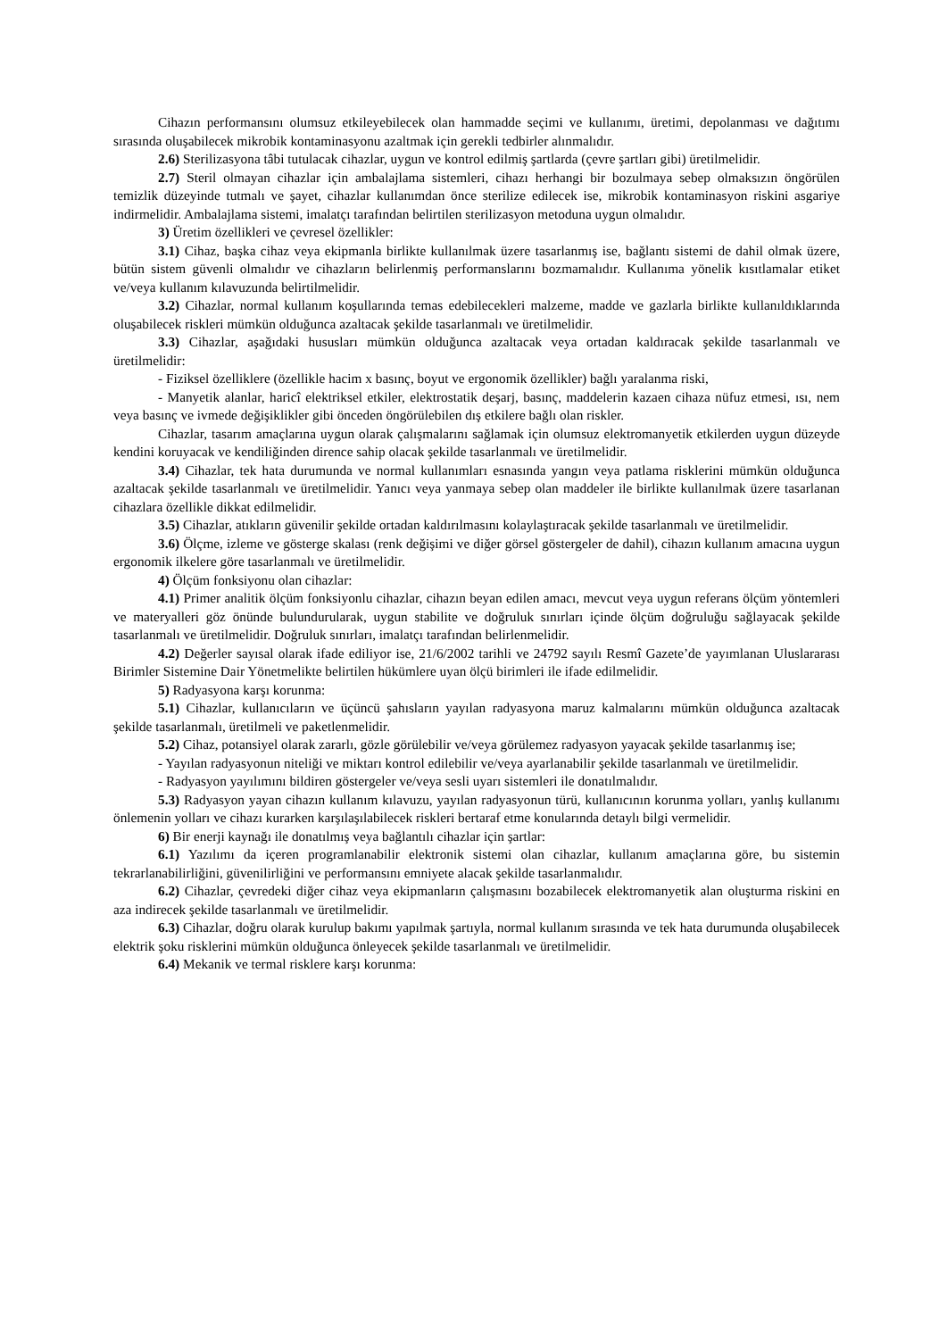Cihazın performansını olumsuz etkileyebilecek olan hammadde seçimi ve kullanımı, üretimi, depolanması ve dağıtımı sırasında oluşabilecek mikrobik kontaminasyonu azaltmak için gerekli tedbirler alınmalıdır.
2.6) Sterilizasyona tâbi tutulacak cihazlar, uygun ve kontrol edilmiş şartlarda (çevre şartları gibi) üretilmelidir.
2.7) Steril olmayan cihazlar için ambalajlama sistemleri, cihazı herhangi bir bozulmaya sebep olmaksızın öngörülen temizlik düzeyinde tutmalı ve şayet, cihazlar kullanımdan önce sterilize edilecek ise, mikrobik kontaminasyon riskini asgariye indirmelidir. Ambalajlama sistemi, imalatçı tarafından belirtilen sterilizasyon metoduna uygun olmalıdır.
3) Üretim özellikleri ve çevresel özellikler:
3.1) Cihaz, başka cihaz veya ekipmanla birlikte kullanılmak üzere tasarlanmış ise, bağlantı sistemi de dahil olmak üzere, bütün sistem güvenli olmalıdır ve cihazların belirlenmiş performanslarını bozmamalıdır. Kullanıma yönelik kısıtlamalar etiket ve/veya kullanım kılavuzunda belirtilmelidir.
3.2) Cihazlar, normal kullanım koşullarında temas edebilecekleri malzeme, madde ve gazlarla birlikte kullanıldıklarında oluşabilecek riskleri mümkün olduğunca azaltacak şekilde tasarlanmalı ve üretilmelidir.
3.3) Cihazlar, aşağıdaki hususları mümkün olduğunca azaltacak veya ortadan kaldıracak şekilde tasarlanmalı ve üretilmelidir:
- Fiziksel özelliklere (özellikle hacim x basınç, boyut ve ergonomik özellikler) bağlı yaralanma riski,
- Manyetik alanlar, haricî elektriksel etkiler, elektrostatik deşarj, basınç, maddelerin kazaen cihaza nüfuz etmesi, ısı, nem veya basınç ve ivmede değişiklikler gibi önceden öngörülebilen dış etkilere bağlı olan riskler.
Cihazlar, tasarım amaçlarına uygun olarak çalışmalarını sağlamak için olumsuz elektromanyetik etkilerden uygun düzeyde kendini koruyacak ve kendiliğinden dirence sahip olacak şekilde tasarlanmalı ve üretilmelidir.
3.4) Cihazlar, tek hata durumunda ve normal kullanımları esnasında yangın veya patlama risklerini mümkün olduğunca azaltacak şekilde tasarlanmalı ve üretilmelidir. Yanıcı veya yanmaya sebep olan maddeler ile birlikte kullanılmak üzere tasarlanan cihazlara özellikle dikkat edilmelidir.
3.5) Cihazlar, atıkların güvenilir şekilde ortadan kaldırılmasını kolaylaştıracak şekilde tasarlanmalı ve üretilmelidir.
3.6) Ölçme, izleme ve gösterge skalası (renk değişimi ve diğer görsel göstergeler de dahil), cihazın kullanım amacına uygun ergonomik ilkelere göre tasarlanmalı ve üretilmelidir.
4) Ölçüm fonksiyonu olan cihazlar:
4.1) Primer analitik ölçüm fonksiyonlu cihazlar, cihazın beyan edilen amacı, mevcut veya uygun referans ölçüm yöntemleri ve materyalleri göz önünde bulundurularak, uygun stabilite ve doğruluk sınırları içinde ölçüm doğruluğu sağlayacak şekilde tasarlanmalı ve üretilmelidir. Doğruluk sınırları, imalatçı tarafından belirlenmelidir.
4.2) Değerler sayısal olarak ifade ediliyor ise, 21/6/2002 tarihli ve 24792 sayılı Resmî Gazete’de yayımlanan Uluslararası Birimler Sistemine Dair Yönetmelikte belirtilen hükümlere uyan ölçü birimleri ile ifade edilmelidir.
5) Radyasyona karşı korunma:
5.1) Cihazlar, kullanıcıların ve üçüncü şahısların yayılan radyasyona maruz kalmalarını mümkün olduğunca azaltacak şekilde tasarlanmalı, üretilmeli ve paketlenmelidir.
5.2) Cihaz, potansiyel olarak zararlı, gözle görülebilir ve/veya görülemez radyasyon yayacak şekilde tasarlanmış ise;
- Yayılan radyasyonun niteliği ve miktarı kontrol edilebilir ve/veya ayarlanabilir şekilde tasarlanmalı ve üretilmelidir.
- Radyasyon yayılımını bildiren göstergeler ve/veya sesli uyarı sistemleri ile donatılmalıdır.
5.3) Radyasyon yayan cihazın kullanım kılavuzu, yayılan radyasyonun türü, kullanıcının korunma yolları, yanlış kullanımı önlemenin yolları ve cihazı kurarken karşılaşılabilecek riskleri bertaraf etme konularında detaylı bilgi vermelidir.
6) Bir enerji kaynağı ile donatılmış veya bağlantılı cihazlar için şartlar:
6.1) Yazılımı da içeren programlanabilir elektronik sistemi olan cihazlar, kullanım amaçlarına göre, bu sistemin tekrarlanabilirliğini, güvenilirliğini ve performansını emniyete alacak şekilde tasarlanmalıdır.
6.2) Cihazlar, çevredeki diğer cihaz veya ekipmanların çalışmasını bozabilecek elektromanyetik alan oluşturma riskini en aza indirecek şekilde tasarlanmalı ve üretilmelidir.
6.3) Cihazlar, doğru olarak kurulup bakımı yapılmak şartıyla, normal kullanım sırasında ve tek hata durumunda oluşabilecek elektrik şoku risklerini mümkün olduğunca önleyecek şekilde tasarlanmalı ve üretilmelidir.
6.4) Mekanik ve termal risklere karşı korunma: